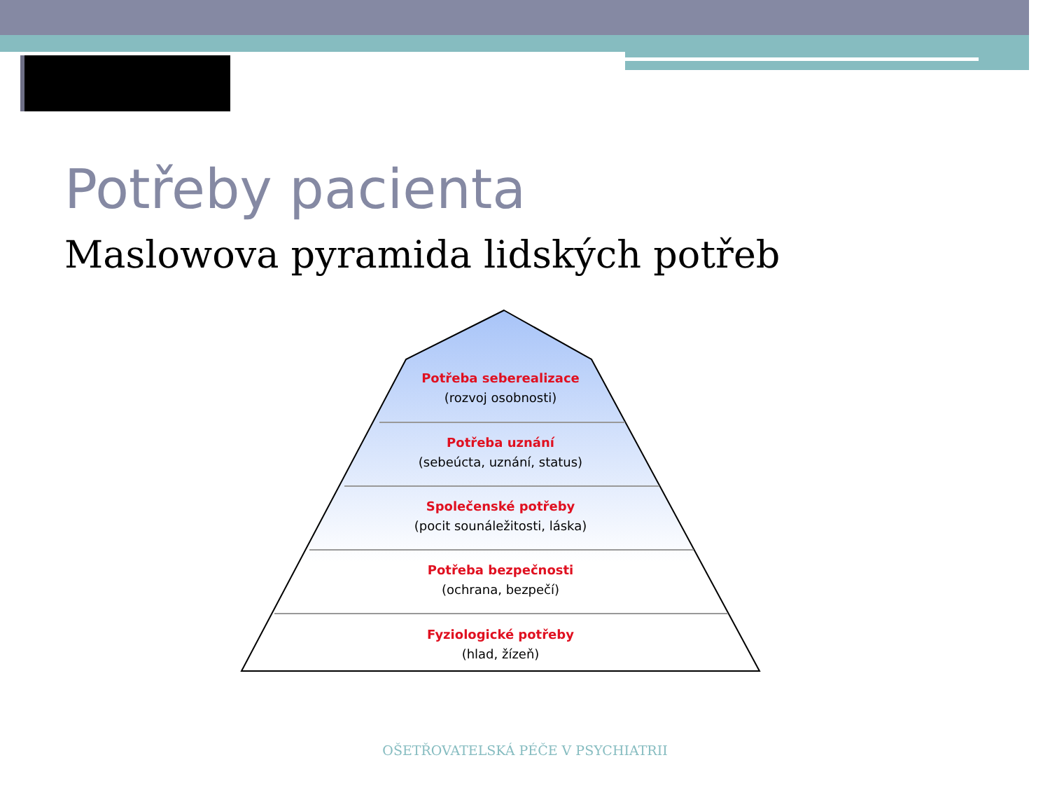Potřeby pacienta
Maslowova pyramida lidských potřeb
Potřeba seberealizace
(rozvoj osobnosti)
Potřeba uznání
(sebeúcta, uznání, status)
Společenské potřeby
(pocit sounáležitosti, láska)
Potřeba bezpečnosti
(ochrana, bezpečí)
Fyziologické potřeby
(hlad, žízeň)
OŠETŘOVATELSKÁ PÉČE V PSYCHIATRII